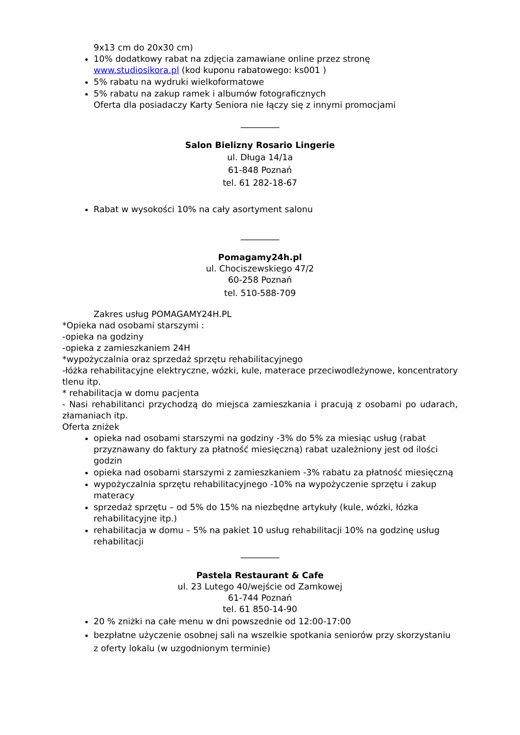9x13 cm do 20x30 cm)
10% dodatkowy rabat na zdjęcia zamawiane online przez stronę www.studiosikora.pl (kod kuponu rabatowego: ks001 )
5% rabatu na wydruki wielkoformatowe
5% rabatu na zakup ramek i albumów fotograficznych
Oferta dla posiadaczy Karty Seniora nie łączy się z innymi promocjami
_________
Salon Bielizny Rosario Lingerie
ul. Długa 14/1a
61-848 Poznań
tel. 61 282-18-67
Rabat w wysokości 10% na cały asortyment salonu
_________
Pomagamy24h.pl
ul. Chociszewskiego 47/2
60-258 Poznań
tel. 510-588-709
Zakres usług POMAGAMY24H.PL
*Opieka nad osobami starszymi :
-opieka na godziny
-opieka z zamieszkaniem 24H
*wypożyczalnia oraz sprzedaż sprzętu rehabilitacyjnego
-łóżka rehabilitacyjne elektryczne, wózki, kule, materace przeciwodleżynowe, koncentratory tlenu itp.
* rehabilitacja w domu pacjenta
- Nasi rehabilitanci przychodzą do miejsca zamieszkania i pracują z osobami po udarach, złamaniach itp.
Oferta zniżek
opieka nad osobami starszymi na godziny -3% do 5% za miesiąc usług (rabat przyznawany do faktury za płatność miesięczną) rabat uzależniony jest od ilości godzin
opieka nad osobami starszymi z zamieszkaniem -3% rabatu za płatność miesięczną
wypożyczalnia sprzętu rehabilitacyjnego -10% na wypożyczenie sprzętu i zakup materacy
sprzedaż sprzętu – od 5% do 15% na niezbędne artykuły (kule, wózki, łózka rehabilitacyjne itp.)
rehabilitacja w domu – 5% na pakiet 10 usług rehabilitacji 10% na godzinę usług rehabilitacji
_________
Pastela Restaurant & Cafe
ul. 23 Lutego 40/wejście od Zamkowej
61-744 Poznań
tel. 61 850-14-90
20 % zniżki na całe menu w dni powszednie od 12:00-17:00
bezpłatne użyczenie osobnej sali na wszelkie spotkania seniorów przy skorzystaniu z oferty lokalu (w uzgodnionym terminie)